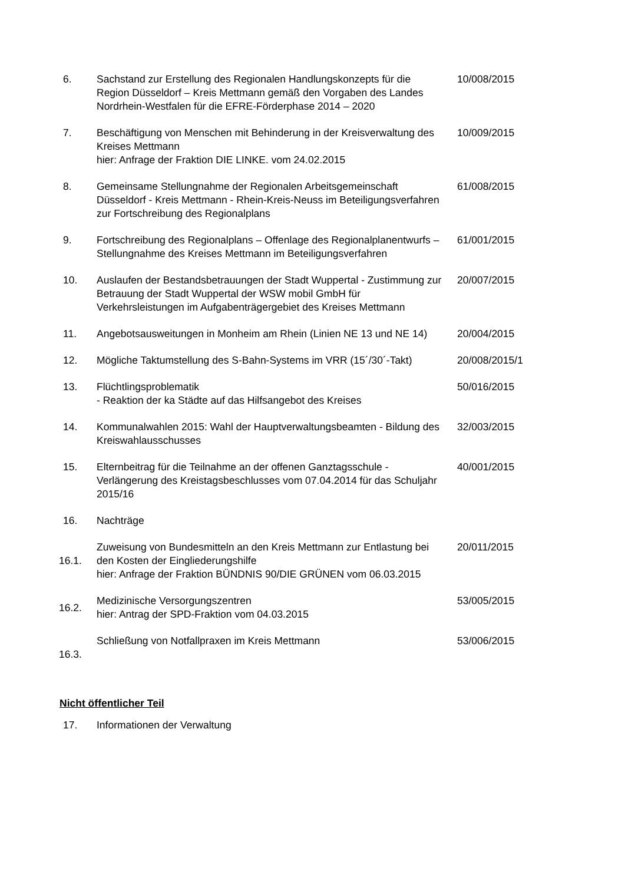| 6. | Sachstand zur Erstellung des Regionalen Handlungskonzepts für die Region Düsseldorf – Kreis Mettmann gemäß den Vorgaben des Landes Nordrhein-Westfalen für die EFRE-Förderphase 2014 – 2020 | 10/008/2015 |
| 7. | Beschäftigung von Menschen mit Behinderung in der Kreisverwaltung des Kreises Mettmann hier: Anfrage der Fraktion DIE LINKE. vom 24.02.2015 | 10/009/2015 |
| 8. | Gemeinsame Stellungnahme der Regionalen Arbeitsgemeinschaft Düsseldorf - Kreis Mettmann - Rhein-Kreis-Neuss im Beteiligungsverfahren zur Fortschreibung des Regionalplans | 61/008/2015 |
| 9. | Fortschreibung des Regionalplans – Offenlage des Regionalplanentwurfs –Stellungnahme des Kreises Mettmann im Beteiligungsverfahren | 61/001/2015 |
| 10. | Auslaufen der Bestandsbetrauungen der Stadt Wuppertal - Zustimmung zur Betrauung der Stadt Wuppertal der WSW mobil GmbH für Verkehrsleistungen im Aufgabenträgergebiet des Kreises Mettmann | 20/007/2015 |
| 11. | Angebotsausweitungen in Monheim am Rhein (Linien NE 13 und NE 14) | 20/004/2015 |
| 12. | Mögliche Taktumstellung des S-Bahn-Systems im VRR (15´/30´-Takt) | 20/008/2015/1 |
| 13. | Flüchtlingsproblematik - Reaktion der ka Städte auf das Hilfsangebot des Kreises | 50/016/2015 |
| 14. | Kommunalwahlen 2015: Wahl der Hauptverwaltungsbeamten - Bildung des Kreiswahlausschusses | 32/003/2015 |
| 15. | Elternbeitrag für die Teilnahme an der offenen Ganztagsschule -Verlängerung des Kreistagsbeschlusses vom 07.04.2014 für das Schuljahr 2015/16 | 40/001/2015 |
| 16. | Nachträge | |
| 16.1. | Zuweisung von Bundesmitteln an den Kreis Mettmann zur Entlastung bei den Kosten der Eingliederungshilfe hier: Anfrage der Fraktion BÜNDNIS 90/DIE GRÜNEN vom 06.03.2015 | 20/011/2015 |
| 16.2. | Medizinische Versorgungszentren hier: Antrag der SPD-Fraktion vom 04.03.2015 | 53/005/2015 |
| 16.3. | Schließung von Notfallpraxen im Kreis Mettmann | 53/006/2015 |
Nicht öffentlicher Teil
| 17. | Informationen der Verwaltung |